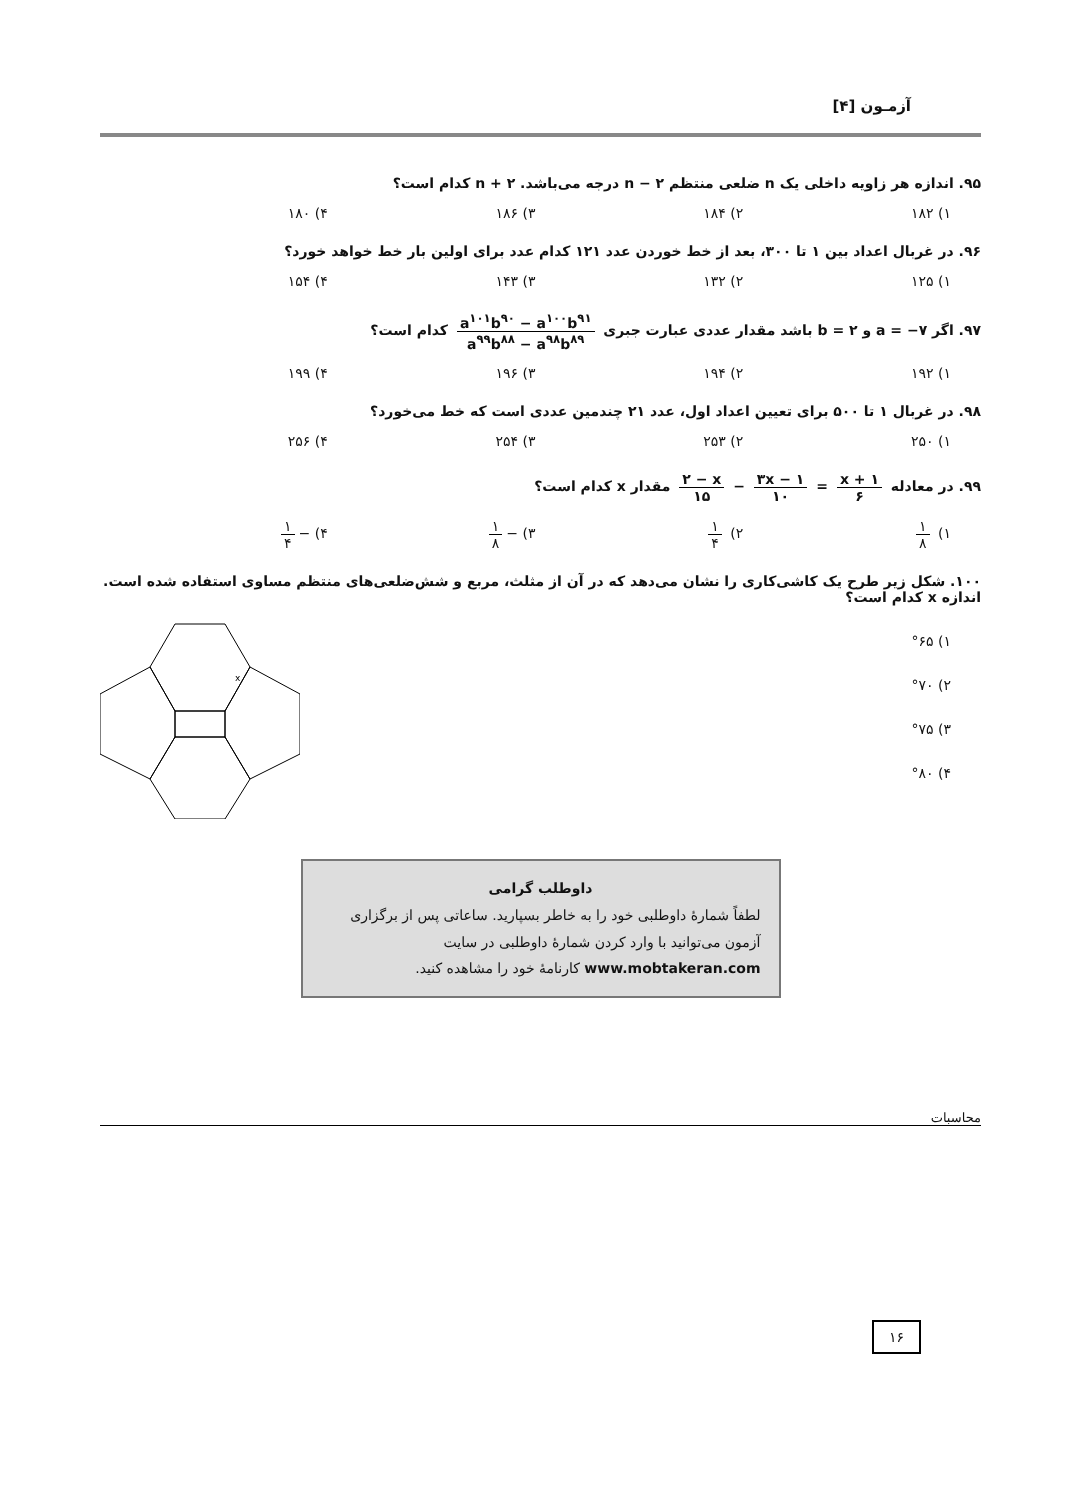آزمـون [۴]
۹۵. اندازه هر زاویه داخلی یک n ضلعی منتظم n − ۲ درجه می‌باشد. n + ۲ کدام است؟
۱) ۱۸۲ ۲) ۱۸۴ ۳) ۱۸۶ ۴) ۱۸۰
۹۶. در غربال اعداد بین ۱ تا ۳۰۰، بعد از خط خوردن عدد ۱۲۱ کدام عدد برای اولین بار خط خواهد خورد؟
۱) ۱۲۵ ۲) ۱۳۲ ۳) ۱۴۳ ۴) ۱۵۴
۹۷. اگر a = −۷ و b = ۲ باشد مقدار عددی عبارت جبری a<sup>۱۰۱</sup>b<sup>۹۰</sup> − a<sup>۱۰۰</sup>b<sup>۹۱</sup> a<sup>۹۹</sup>b<sup>۸۸</sup> − a<sup>۹۸</sup>b<sup>۸۹</sup> کدام است؟
۱) ۱۹۲ ۲) ۱۹۴ ۳) ۱۹۶ ۴) ۱۹۹
۹۸. در غربال ۱ تا ۵۰۰ برای تعیین اعداد اول، عدد ۲۱ چندمین عددی است که خط می‌خورد؟
۱) ۲۵۰ ۲) ۲۵۳ ۳) ۲۵۴ ۴) ۲۵۶
۹۹. در معادله x + ۱ ۶ = ۳x − ۱ ۱۰ − ۲ − x ۱۵ مقدار x کدام است؟
۱) ۱ ۸ ۲) ۱ ۴ ۳) − ۱ ۸ ۴) − ۱ ۴
۱۰۰. شکل زیر طرح یک کاشی‌کاری را نشان می‌دهد که در آن از مثلث، مربع و شش‌ضلعی‌های منتظم مساوی استفاده شده است.
اندازه x کدام است؟
۱) °۶۵
۲) °۷۰
۳) °۷۵
۴) °۸۰
x
داوطلب گرامی
لطفاً شمارهٔ داوطلبی خود را به خاطر بسپارید. ساعاتی پس از برگزاری آزمون می‌توانید با وارد کردن شمارهٔ داوطلبی در سایت www.mobtakeran.com کارنامهٔ خود را مشاهده کنید.
محاسبات
۱۶